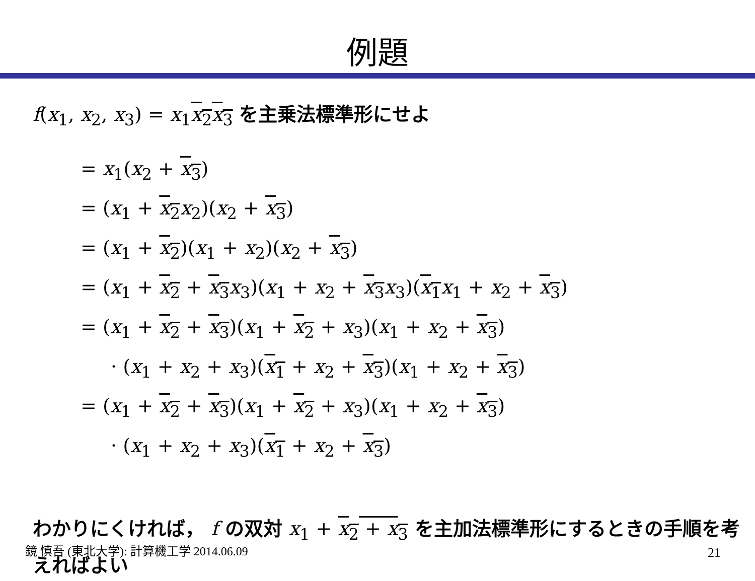例題
f(x<sub>1</sub>, x<sub>2</sub>, x<sub>3</sub>) = x<sub>1</sub>x<sub>2</sub>x<sub>3</sub> を主乗法標準形にせよ
= x<sub>1</sub>(x<sub>2</sub> + x<sub>3</sub>)
= (x<sub>1</sub> + x<sub>2</sub> x<sub>2</sub>)(x<sub>2</sub> + x<sub>3</sub>)
= (x<sub>1</sub> + x<sub>2</sub>)(x<sub>1</sub> + x<sub>2</sub>)(x<sub>2</sub> + x<sub>3</sub>)
= (x<sub>1</sub> + x<sub>2</sub> + x<sub>3</sub> x<sub>3</sub>)(x<sub>1</sub> + x<sub>2</sub> + x<sub>3</sub> x<sub>3</sub>)(x<sub>1</sub> x<sub>1</sub> + x<sub>2</sub> + x<sub>3</sub>)
= (x<sub>1</sub> + x<sub>2</sub> + x<sub>3</sub>)(x<sub>1</sub> + x<sub>2</sub> + x<sub>3</sub>)(x<sub>1</sub> + x<sub>2</sub> + x<sub>3</sub>)
· (x<sub>1</sub> + x<sub>2</sub> + x<sub>3</sub>)(x<sub>1</sub> + x<sub>2</sub> + x<sub>3</sub>)(x<sub>1</sub> + x<sub>2</sub> + x<sub>3</sub>)
= (x<sub>1</sub> + x<sub>2</sub> + x<sub>3</sub>)(x<sub>1</sub> + x<sub>2</sub> + x<sub>3</sub>)(x<sub>1</sub> + x<sub>2</sub> + x<sub>3</sub>)
· (x<sub>1</sub> + x<sub>2</sub> + x<sub>3</sub>)(x<sub>1</sub> + x<sub>2</sub> + x<sub>3</sub>)
わかりにくければ， f の双対 x<sub>1</sub> + x<sub>2</sub> + x<sub>3</sub> を主加法標準形にするときの手順を考えればよい
鏡 慎吾 (東北大学): 計算機工学 2014.06.09
21